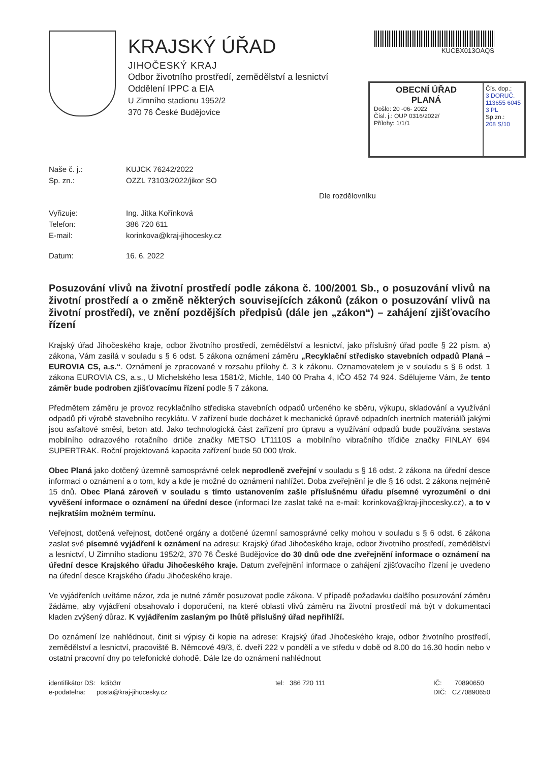KRAJSKÝ ÚŘAD
JIHOČESKÝ KRAJ
Odbor životního prostředí, zemědělství a lesnictví
Oddělení IPPC a EIA
U Zimního stadionu 1952/2
370 76 České Budějovice
KUCBX013OAQS
OBECNÍ ÚŘAD
PLANÁ
Došlo: 20 -06- 2022
Čísl. j.: OUP 0316/2022/
Přílohy: 1/1/1
Čís. dop.:
3 DORUČ. 113655 6045 3 PL
Sp.zn.:
208 S/10
Naše č. j.:
KUJCK 76242/2022
Sp. zn.:
OZZL 73103/2022/jikor SO
Dle rozdělovníku
Vyřizuje:
Ing. Jitka Kořínková
Telefon:
386 720 611
E-mail:
korinkova@kraj-jihocesky.cz
Datum:
16. 6. 2022
Posuzování vlivů na životní prostředí podle zákona č. 100/2001 Sb., o posuzování vlivů na životní prostředí a o změně některých souvisejících zákonů (zákon o posuzování vlivů na životní prostředí), ve znění pozdějších předpisů (dále jen „zákon“) – zahájení zjišťovacího řízení
Krajský úřad Jihočeského kraje, odbor životního prostředí, zemědělství a lesnictví, jako příslušný úřad podle § 22 písm. a) zákona, Vám zasílá v souladu s § 6 odst. 5 zákona oznámení záměru „Recyklační středisko stavebních odpadů Planá – EUROVIA CS, a.s.“. Oznámení je zpracované v rozsahu přílohy č. 3 k zákonu. Oznamovatelem je v souladu s § 6 odst. 1 zákona EUROVIA CS, a.s., U Michelského lesa 1581/2, Michle, 140 00 Praha 4, IČO 452 74 924. Sdělujeme Vám, že tento záměr bude podroben zjišťovacímu řízení podle § 7 zákona.
Předmětem záměru je provoz recyklačního střediska stavebních odpadů určeného ke sběru, výkupu, skladování a využívání odpadů při výrobě stavebního recyklátu. V zařízení bude docházet k mechanické úpravě odpadních inertních materiálů jakými jsou asfaltové směsi, beton atd. Jako technologická část zařízení pro úpravu a využívání odpadů bude používána sestava mobilního odrazového rotačního drtiče značky METSO LT1110S a mobilního vibračního třídiče značky FINLAY 694 SUPERTRAK. Roční projektovaná kapacita zařízení bude 50 000 t/rok.
Obec Planá jako dotčený územně samosprávné celek neprodleně zveřejní v souladu s § 16 odst. 2 zákona na úřední desce informaci o oznámení a o tom, kdy a kde je možné do oznámení nahlížet. Doba zveřejnění je dle § 16 odst. 2 zákona nejméně 15 dnů. Obec Planá zároveň v souladu s tímto ustanovením zašle příslušnému úřadu písemné vyrozumění o dni vyvěšení informace o oznámení na úřední desce (informaci lze zaslat také na e-mail: korinkova@kraj-jihocesky.cz), a to v nejkratším možném termínu.
Veřejnost, dotčená veřejnost, dotčené orgány a dotčené územní samosprávné celky mohou v souladu s § 6 odst. 6 zákona zaslat své písemné vyjádření k oznámení na adresu: Krajský úřad Jihočeského kraje, odbor životního prostředí, zemědělství a lesnictví, U Zimního stadionu 1952/2, 370 76 České Budějovice do 30 dnů ode dne zveřejnění informace o oznámení na úřední desce Krajského úřadu Jihočeského kraje. Datum zveřejnění informace o zahájení zjišťovacího řízení je uvedeno na úřední desce Krajského úřadu Jihočeského kraje.
Ve vyjádřeních uvítáme názor, zda je nutné záměr posuzovat podle zákona. V případě požadavku dalšího posuzování záměru žádáme, aby vyjádření obsahovalo i doporučení, na které oblasti vlivů záměru na životní prostředí má být v dokumentaci kladen zvýšený důraz. K vyjádřením zaslaným po lhůtě příslušný úřad nepřihlíží.
Do oznámení lze nahlédnout, činit si výpisy či kopie na adrese: Krajský úřad Jihočeského kraje, odbor životního prostředí, zemědělství a lesnictví, pracoviště B. Němcové 49/3, č. dveří 222 v pondělí a ve středu v době od 8.00 do 16.30 hodin nebo v ostatní pracovní dny po telefonické dohodě. Dále lze do oznámení nahlédnout
identifikátor DS: kdib3rr
e-podatelna: posta@kraj-jihocesky.cz
tel: 386 720 111 IČ: 70890650
DIČ: CZ70890650